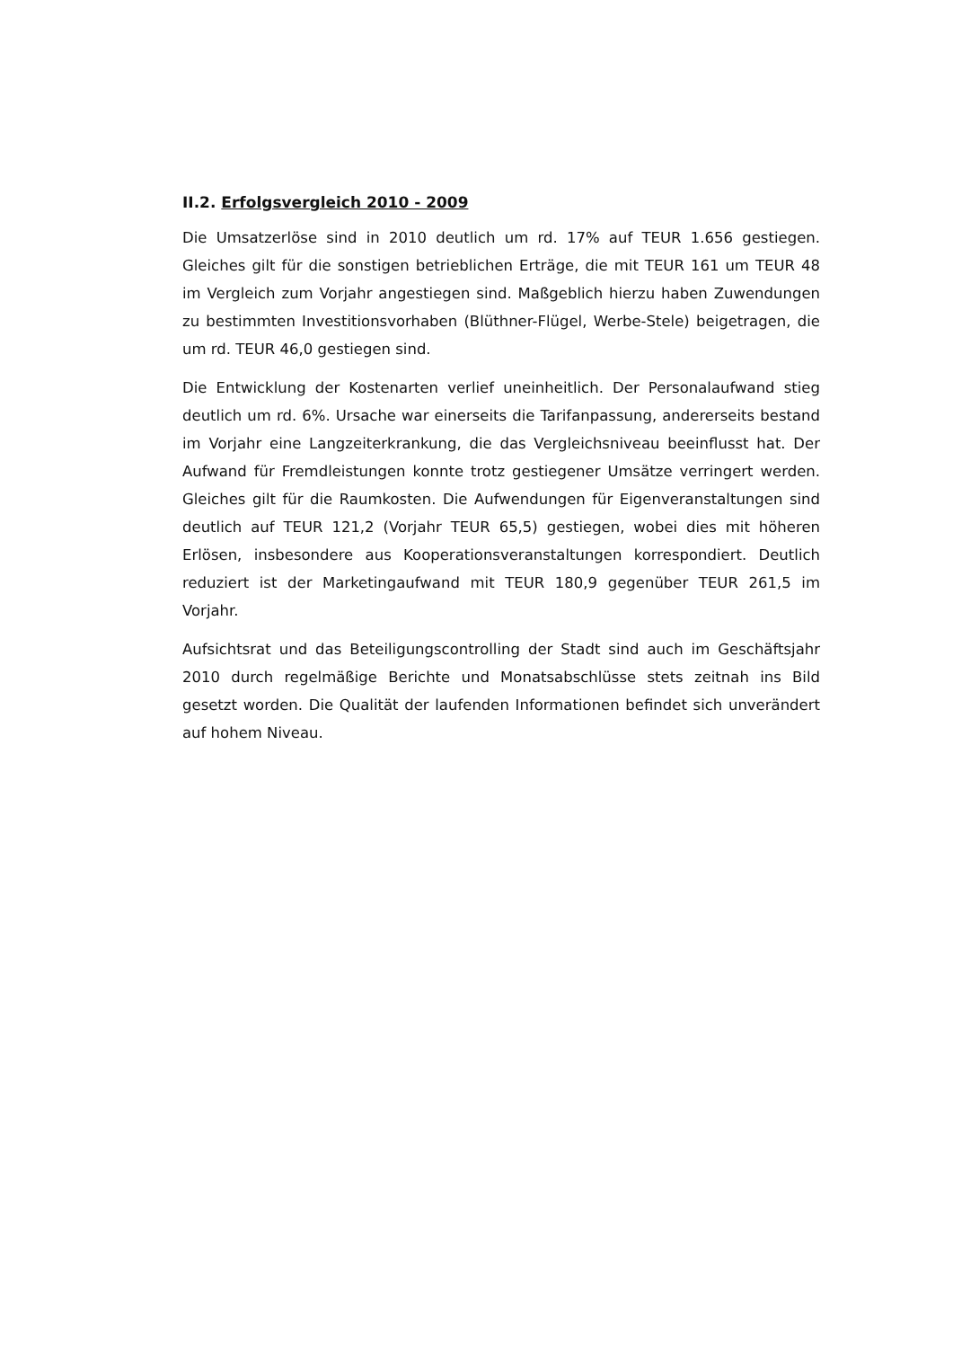II.2. Erfolgsvergleich 2010 - 2009
Die Umsatzerlöse sind in 2010 deutlich um rd. 17% auf TEUR 1.656 gestiegen. Gleiches gilt für die sonstigen betrieblichen Erträge, die mit TEUR 161 um TEUR 48 im Vergleich zum Vorjahr angestiegen sind. Maßgeblich hierzu haben Zuwendungen zu bestimmten Investitionsvorhaben (Blüthner-Flügel, Werbe-Stele) beigetragen, die um rd. TEUR 46,0 gestiegen sind.
Die Entwicklung der Kostenarten verlief uneinheitlich. Der Personalaufwand stieg deutlich um rd. 6%. Ursache war einerseits die Tarifanpassung, andererseits bestand im Vorjahr eine Langzeiterkrankung, die das Vergleichsniveau beeinflusst hat. Der Aufwand für Fremdleistungen konnte trotz gestiegener Umsätze verringert werden. Gleiches gilt für die Raumkosten. Die Aufwendungen für Eigenveranstaltungen sind deutlich auf TEUR 121,2 (Vorjahr TEUR 65,5) gestiegen, wobei dies mit höheren Erlösen, insbesondere aus Kooperationsveranstaltungen korrespondiert. Deutlich reduziert ist der Marketingaufwand mit TEUR 180,9 gegenüber TEUR 261,5 im Vorjahr.
Aufsichtsrat und das Beteiligungscontrolling der Stadt sind auch im Geschäftsjahr 2010 durch regelmäßige Berichte und Monatsabschlüsse stets zeitnah ins Bild gesetzt worden. Die Qualität der laufenden Informationen befindet sich unverändert auf hohem Niveau.